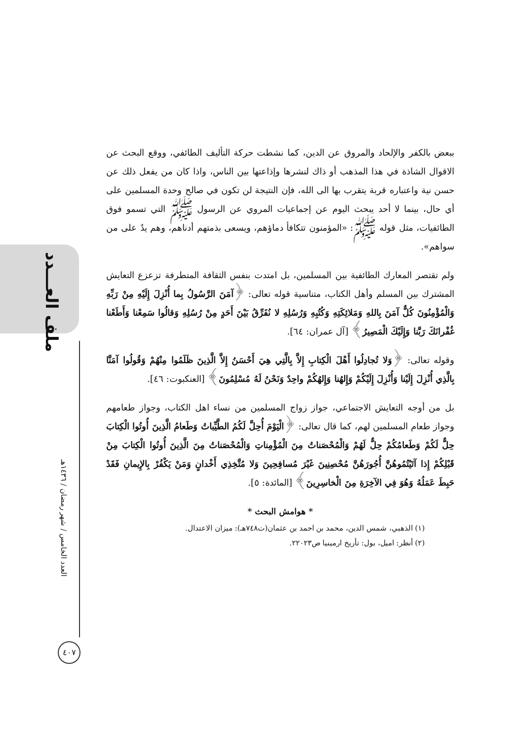ملف العـــدد
العدد الخامس / شهر رمضان / ١٤٣٦هـ
٤٠٧
ببعض بالكفر والإلحاد والمروق عن الدين، كما نشطت حركة التأليف الطائفي، ووقع البحث عن الاقوال الشاذة في هذا المذهب أو ذاك لنشرها وإذاعتها بين الناس، واذا كان من يفعل ذلك عن حسن نية واعتباره قربة يتقرب بها الى الله، فإن النتيجة لن تكون في صالح وحدة المسلمين على أي حال، بينما لا أحد يبحث اليوم عن إجماعيات المروي عن الرسول ﷺ التي تسمو فوق الطائفيات، مثل قوله ﷺ: «المؤمنون تتكافأ دماؤهم، ويسعى بذمتهم أدناهم، وهم يدٌ على من سواهم».
ولم تقتصر المعارك الطائفية بين المسلمين، بل امتدت بنفس الثقافة المتطرفة تزعزع التعايش المشترك بين المسلم وأهل الكتاب، متناسية قوله تعالى: ﴿آمَنَ الرَّسُولُ بِما أُنْزِلَ إِلَيْهِ مِنْ رَبِّهِ وَالْمُؤْمِنُونَ كُلٌّ آمَنَ بِاللهِ وَمَلائِكَتِهِ وَكُتُبِهِ وَرُسُلِهِ لا نُفَرِّقُ بَيْنَ أَحَدٍ مِنْ رُسُلِهِ وَقالُوا سَمِعْنا وَأَطَعْنا غُفْرانَكَ رَبَّنا وَإِلَيْكَ الْمَصِيرُ﴾ [آل عمران: ٦٤].
وقوله تعالى: ﴿وَلا تُجادِلُوا أَهْلَ الْكِتابِ إِلاَّ بِالَّتِي هِيَ أَحْسَنُ إِلاَّ الَّذِينَ ظَلَمُوا مِنْهُمْ وَقُولُوا آمَنَّا بِالَّذِي أُنْزِلَ إِلَيْنا وَأُنْزِلَ إِلَيْكُمْ وَإِلهُنا وَإِلهُكُمْ واحِدٌ وَنَحْنُ لَهُ مُسْلِمُونَ﴾ [العنكبوت: ٤٦].
بل من أوجه التعايش الاجتماعي، جواز زواج المسلمين من نساء اهل الكتاب، وجواز طعامهم وجواز طعام المسلمين لهم، كما قال تعالى: ﴿الْيَوْمَ أُحِلَّ لَكُمُ الطَّيِّباتُ وَطَعامُ الَّذِينَ أُوتُوا الْكِتابَ حِلٌّ لَكُمْ وَطَعامُكُمْ حِلٌّ لَهُمْ وَالْمُحْصَناتُ مِنَ الْمُؤْمِناتِ وَالْمُحْصَناتُ مِنَ الَّذِينَ أُوتُوا الْكِتابَ مِنْ قَبْلِكُمْ إِذا آتَيْتُمُوهُنَّ أُجُورَهُنَّ مُحْصِنِينَ غَيْرَ مُسافِحِينَ وَلا مُتَّخِذِي أَخْدانٍ وَمَنْ يَكْفُرْ بِالإِيمانِ فَقَدْ حَبِطَ عَمَلُهُ وَهُوَ فِي الآخِرَةِ مِنَ الْخاسِرِينَ﴾ [المائدة: ٥].
* هوامش البحث *
(١) الذهبي، شمس الدين، محمد بن احمد بن عثمان(ت٧٤٨هـ): ميزان الاعتدال.
(٢) أنظر: اميل، بول: تأريخ ارمينيا ص٢٢٠٢٣.